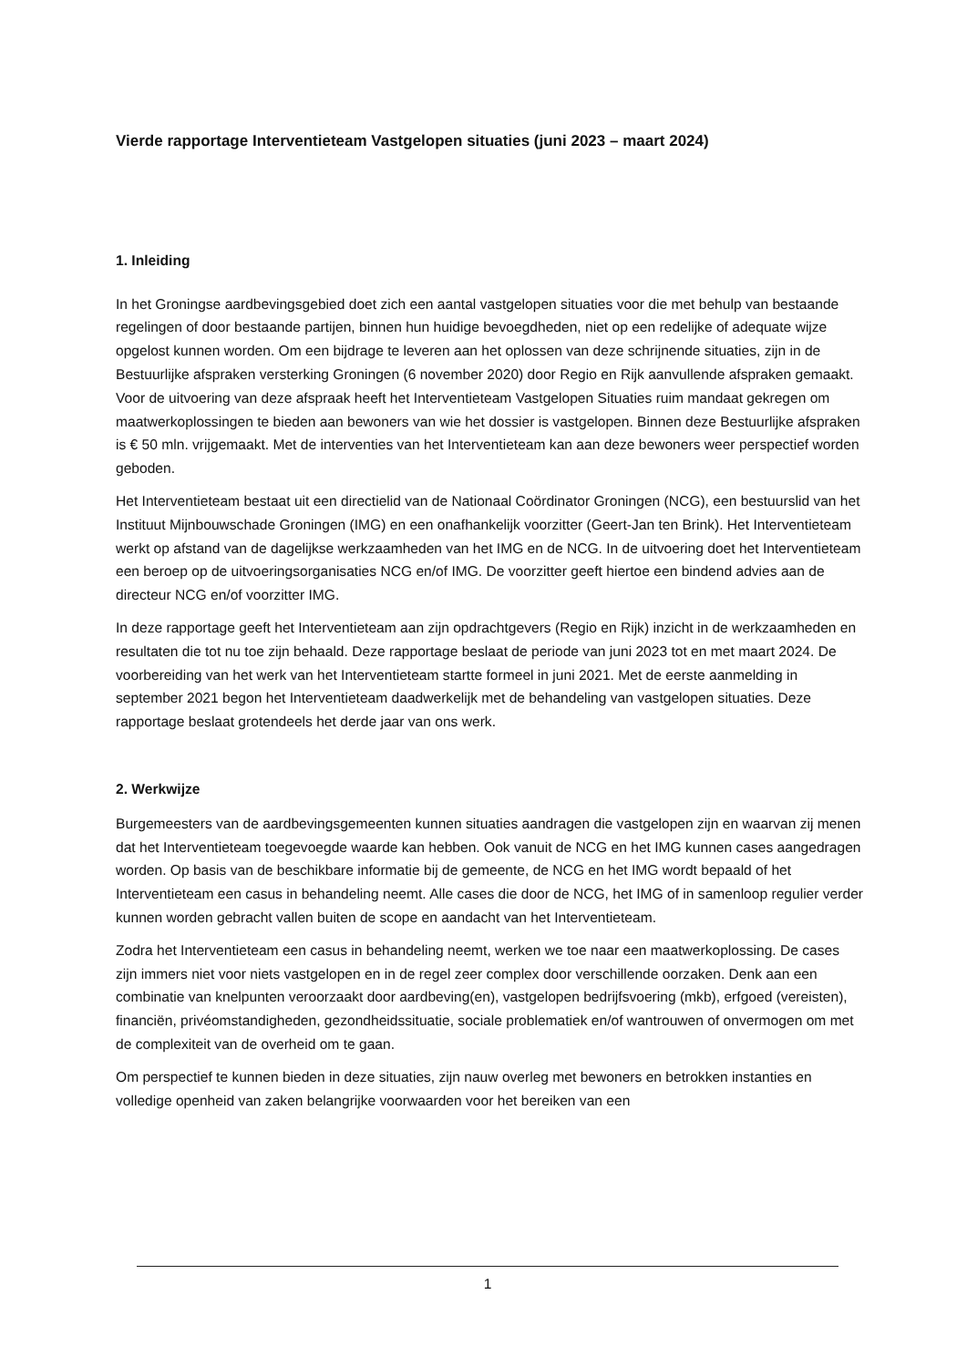Vierde rapportage Interventieteam Vastgelopen situaties (juni 2023 – maart 2024)
1. Inleiding
In het Groningse aardbevingsgebied doet zich een aantal vastgelopen situaties voor die met behulp van bestaande regelingen of door bestaande partijen, binnen hun huidige bevoegdheden, niet op een redelijke of adequate wijze opgelost kunnen worden. Om een bijdrage te leveren aan het oplossen van deze schrijnende situaties, zijn in de Bestuurlijke afspraken versterking Groningen (6 november 2020) door Regio en Rijk aanvullende afspraken gemaakt. Voor de uitvoering van deze afspraak heeft het Interventieteam Vastgelopen Situaties ruim mandaat gekregen om maatwerkoplossingen te bieden aan bewoners van wie het dossier is vastgelopen. Binnen deze Bestuurlijke afspraken is € 50 mln. vrijgemaakt. Met de interventies van het Interventieteam kan aan deze bewoners weer perspectief worden geboden.
Het Interventieteam bestaat uit een directielid van de Nationaal Coördinator Groningen (NCG), een bestuurslid van het Instituut Mijnbouwschade Groningen (IMG) en een onafhankelijk voorzitter (Geert-Jan ten Brink). Het Interventieteam werkt op afstand van de dagelijkse werkzaamheden van het IMG en de NCG. In de uitvoering doet het Interventieteam een beroep op de uitvoeringsorganisaties NCG en/of IMG. De voorzitter geeft hiertoe een bindend advies aan de directeur NCG en/of voorzitter IMG.
In deze rapportage geeft het Interventieteam aan zijn opdrachtgevers (Regio en Rijk) inzicht in de werkzaamheden en resultaten die tot nu toe zijn behaald. Deze rapportage beslaat de periode van juni 2023 tot en met maart 2024. De voorbereiding van het werk van het Interventieteam startte formeel in juni 2021. Met de eerste aanmelding in september 2021 begon het Interventieteam daadwerkelijk met de behandeling van vastgelopen situaties. Deze rapportage beslaat grotendeels het derde jaar van ons werk.
2. Werkwijze
Burgemeesters van de aardbevingsgemeenten kunnen situaties aandragen die vastgelopen zijn en waarvan zij menen dat het Interventieteam toegevoegde waarde kan hebben. Ook vanuit de NCG en het IMG kunnen cases aangedragen worden. Op basis van de beschikbare informatie bij de gemeente, de NCG en het IMG wordt bepaald of het Interventieteam een casus in behandeling neemt. Alle cases die door de NCG, het IMG of in samenloop regulier verder kunnen worden gebracht vallen buiten de scope en aandacht van het Interventieteam.
Zodra het Interventieteam een casus in behandeling neemt, werken we toe naar een maatwerkoplossing. De cases zijn immers niet voor niets vastgelopen en in de regel zeer complex door verschillende oorzaken. Denk aan een combinatie van knelpunten veroorzaakt door aardbeving(en), vastgelopen bedrijfsvoering (mkb), erfgoed (vereisten), financiën, privéomstandigheden, gezondheidssituatie, sociale problematiek en/of wantrouwen of onvermogen om met de complexiteit van de overheid om te gaan.
Om perspectief te kunnen bieden in deze situaties, zijn nauw overleg met bewoners en betrokken instanties en volledige openheid van zaken belangrijke voorwaarden voor het bereiken van een
1